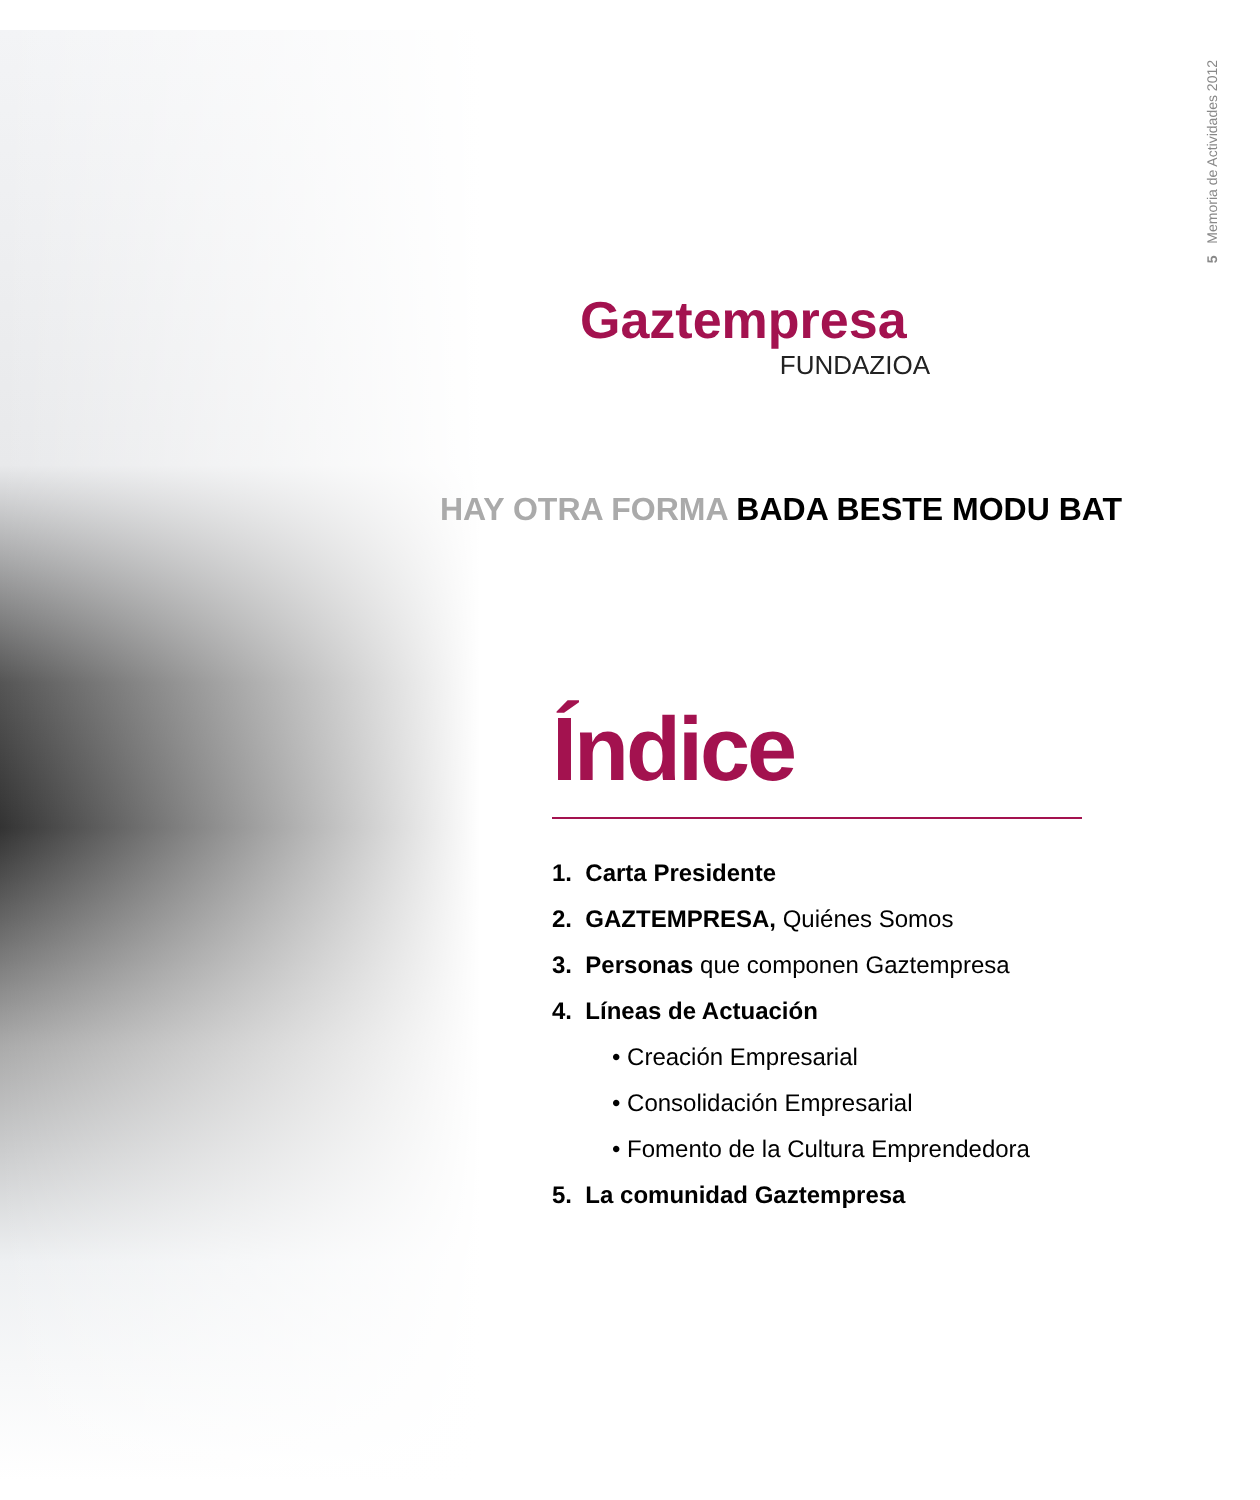5 Memoria de Actividades 2012
Gaztempresa
FUNDAZIOA
HAY OTRA FORMA BADA BESTE MODU BAT
Índice
1. Carta Presidente
2. GAZTEMPRESA, Quiénes Somos
3. Personas que componen Gaztempresa
4. Líneas de Actuación
• Creación Empresarial
• Consolidación Empresarial
• Fomento de la Cultura Emprendedora
5. La comunidad Gaztempresa